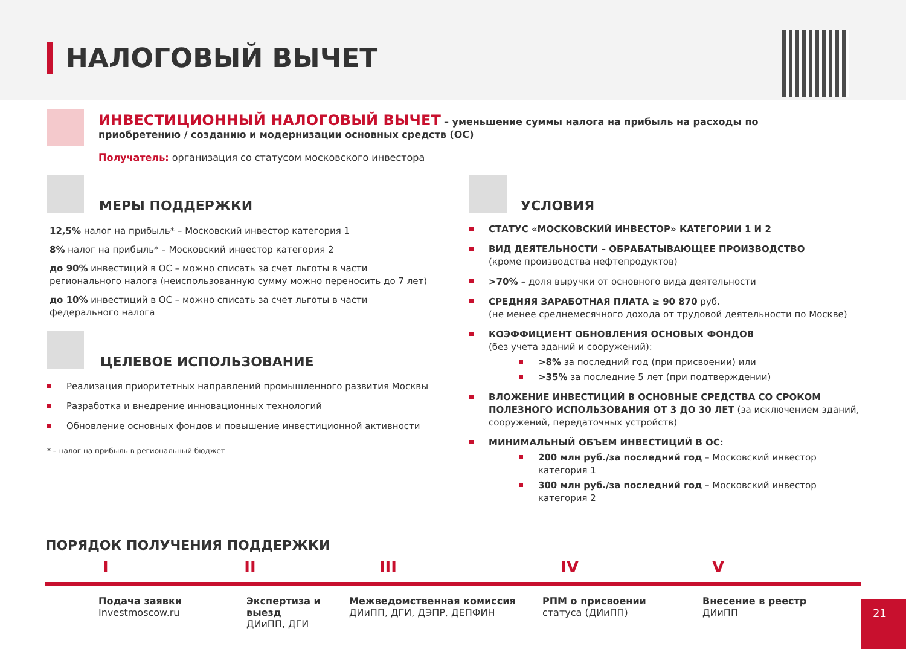НАЛОГОВЫЙ ВЫЧЕТ
ИНВЕСТИЦИОННЫЙ НАЛОГОВЫЙ ВЫЧЕТ – уменьшение суммы налога на прибыль на расходы по приобретению / созданию и модернизации основных средств (ОС)
Получатель: организация со статусом московского инвестора
МЕРЫ ПОДДЕРЖКИ
12,5% налог на прибыль* – Московский инвестор категория 1
8% налог на прибыль* – Московский инвестор категория 2
до 90% инвестиций в ОС – можно списать за счет льготы в части регионального налога (неиспользованную сумму можно переносить до 7 лет)
до 10% инвестиций в ОС – можно списать за счет льготы в части федерального налога
ЦЕЛЕВОЕ ИСПОЛЬЗОВАНИЕ
Реализация приоритетных направлений промышленного развития Москвы
Разработка и внедрение инновационных технологий
Обновление основных фондов и повышение инвестиционной активности
* – налог на прибыль в региональный бюджет
УСЛОВИЯ
СТАТУС «МОСКОВСКИЙ ИНВЕСТОР» КАТЕГОРИИ 1 И 2
ВИД ДЕЯТЕЛЬНОСТИ – ОБРАБАТЫВАЮЩЕЕ ПРОИЗВОДСТВО
(кроме производства нефтепродуктов)
>70% – доля выручки от основного вида деятельности
СРЕДНЯЯ ЗАРАБОТНАЯ ПЛАТА ≥ 90 870 руб.
(не менее среднемесячного дохода от трудовой деятельности по Москве)
КОЭФФИЦИЕНТ ОБНОВЛЕНИЯ ОСНОВЫХ ФОНДОВ
(без учета зданий и сооружений):
>8% за последний год (при присвоении) или
>35% за последние 5 лет (при подтверждении)
ВЛОЖЕНИЕ ИНВЕСТИЦИЙ В ОСНОВНЫЕ СРЕДСТВА СО СРОКОМ ПОЛЕЗНОГО ИСПОЛЬЗОВАНИЯ ОТ 3 ДО 30 ЛЕТ (за исключением зданий, сооружений, передаточных устройств)
МИНИМАЛЬНЫЙ ОБЪЕМ ИНВЕСТИЦИЙ В ОС:
200 млн руб./за последний год – Московский инвестор категория 1
300 млн руб./за последний год – Московский инвестор категория 2
ПОРЯДОК ПОЛУЧЕНИЯ ПОДДЕРЖКИ
I II III IV V
Подача заявки
Investmoscow.ru
Экспертиза и выезд
ДИиПП, ДГИ
Межведомственная комиссия
ДИиПП, ДГИ, ДЭПР, ДЕПФИН
РПМ о присвоении
статуса (ДИиПП)
Внесение в реестр
ДИиПП
21